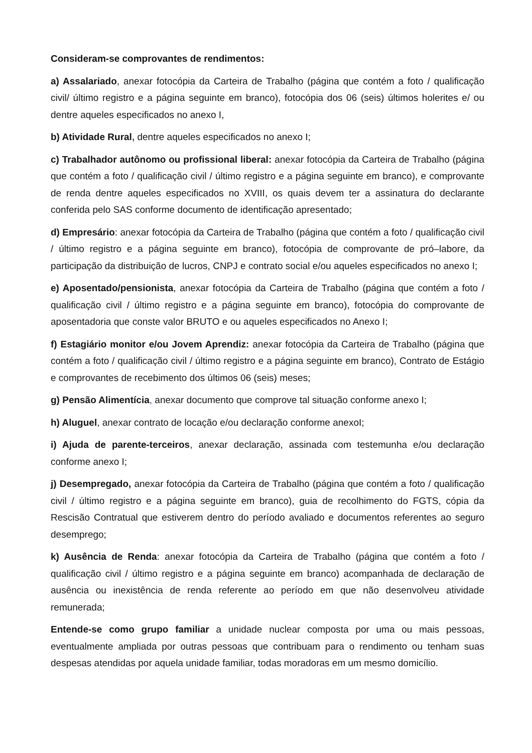Consideram-se comprovantes de rendimentos:
a) Assalariado, anexar fotocópia da Carteira de Trabalho (página que contém a foto / qualificação civil/ último registro e a página seguinte em branco), fotocópia dos 06 (seis) últimos holerites e/ ou dentre aqueles especificados no anexo I,
b) Atividade Rural, dentre aqueles especificados no anexo I;
c) Trabalhador autônomo ou profissional liberal: anexar fotocópia da Carteira de Trabalho (página que contém a foto / qualificação civil / último registro e a página seguinte em branco), e comprovante de renda dentre aqueles especificados no XVIII, os quais devem ter a assinatura do declarante conferida pelo SAS conforme documento de identificação apresentado;
d) Empresário: anexar fotocópia da Carteira de Trabalho (página que contém a foto / qualificação civil / último registro e a página seguinte em branco), fotocópia de comprovante de pró–labore, da participação da distribuição de lucros, CNPJ e contrato social e/ou aqueles especificados no anexo I;
e) Aposentado/pensionista, anexar fotocópia da Carteira de Trabalho (página que contém a foto / qualificação civil / último registro e a página seguinte em branco), fotocópia do comprovante de aposentadoria que conste valor BRUTO e ou aqueles especificados no Anexo I;
f) Estagiário monitor e/ou Jovem Aprendiz: anexar fotocópia da Carteira de Trabalho (página que contém a foto / qualificação civil / último registro e a página seguinte em branco), Contrato de Estágio e comprovantes de recebimento dos últimos 06 (seis) meses;
g) Pensão Alimentícia, anexar documento que comprove tal situação conforme anexo I;
h) Aluguel, anexar contrato de locação e/ou declaração conforme anexoI;
i) Ajuda de parente-terceiros, anexar declaração, assinada com testemunha e/ou declaração conforme anexo I;
j) Desempregado, anexar fotocópia da Carteira de Trabalho (página que contém a foto / qualificação civil / último registro e a página seguinte em branco), guia de recolhimento do FGTS, cópia da Rescisão Contratual que estiverem dentro do período avaliado e documentos referentes ao seguro desemprego;
k) Ausência de Renda: anexar fotocópia da Carteira de Trabalho (página que contém a foto / qualificação civil / último registro e a página seguinte em branco) acompanhada de declaração de ausência ou inexistência de renda referente ao período em que não desenvolveu atividade remunerada;
Entende-se como grupo familiar a unidade nuclear composta por uma ou mais pessoas, eventualmente ampliada por outras pessoas que contribuam para o rendimento ou tenham suas despesas atendidas por aquela unidade familiar, todas moradoras em um mesmo domicílio.